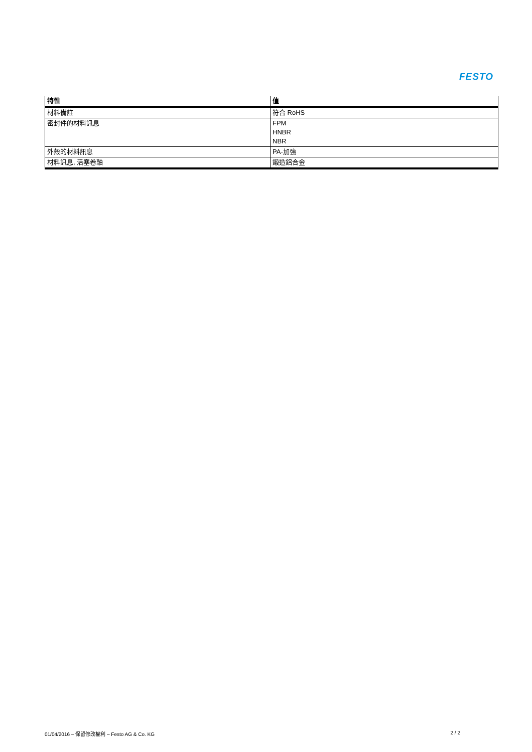FESTO
| 特性 | 值 |
| --- | --- |
| 材料備註 | 符合 RoHS |
| 密封件的材料訊息 | FPM HNBR NBR |
| 外殼的材料訊息 | PA-加強 |
| 材料訊息, 活塞卷軸 | 鍛造鋁合金 |
01/04/2016 – 保留修改權利 – Festo AG & Co. KG 2 / 2